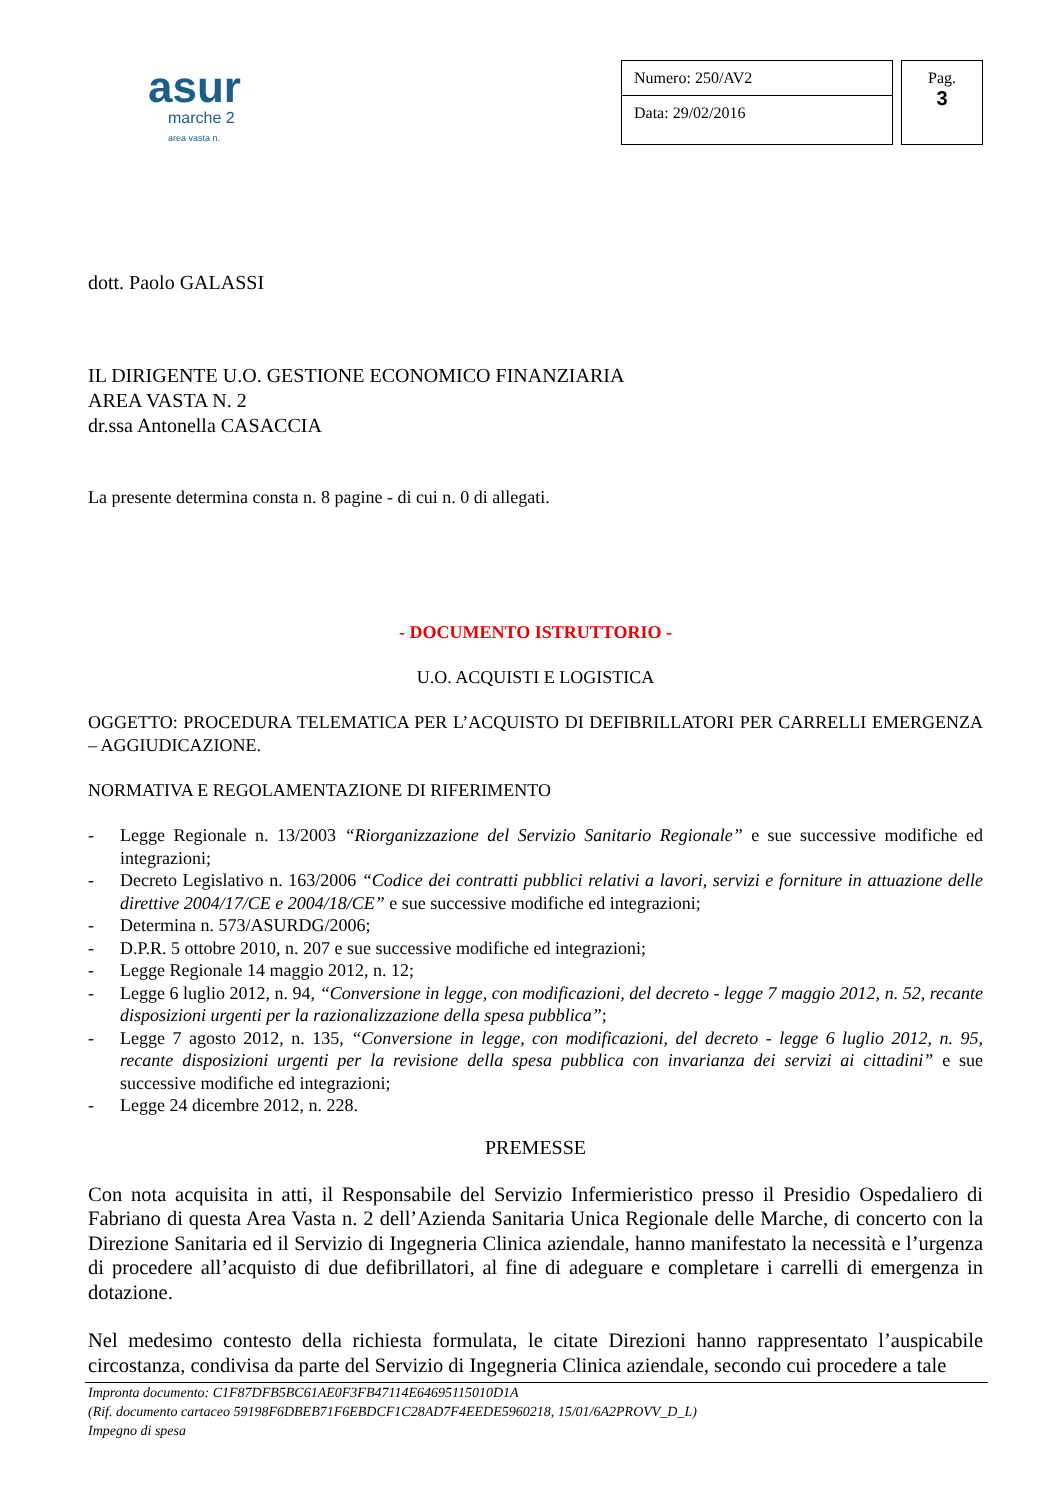asur
marche 2
area vasta n.
Numero: 250/AV2
Data: 29/02/2016
Pag.
3
dott. Paolo GALASSI
IL DIRIGENTE U.O. GESTIONE ECONOMICO FINANZIARIA
AREA VASTA N. 2
dr.ssa Antonella CASACCIA
La presente determina consta n. 8 pagine - di cui n. 0 di allegati.
- DOCUMENTO ISTRUTTORIO -
U.O. ACQUISTI E LOGISTICA
OGGETTO: PROCEDURA TELEMATICA PER L’ACQUISTO DI DEFIBRILLATORI PER CARRELLI EMERGENZA – AGGIUDICAZIONE.
NORMATIVA E REGOLAMENTAZIONE DI RIFERIMENTO
- Legge Regionale n. 13/2003 “Riorganizzazione del Servizio Sanitario Regionale” e sue successive modifiche ed integrazioni;
- Decreto Legislativo n. 163/2006 “Codice dei contratti pubblici relativi a lavori, servizi e forniture in attuazione delle direttive 2004/17/CE e 2004/18/CE” e sue successive modifiche ed integrazioni;
- Determina n. 573/ASURDG/2006;
- D.P.R. 5 ottobre 2010, n. 207 e sue successive modifiche ed integrazioni;
- Legge Regionale 14 maggio 2012, n. 12;
- Legge 6 luglio 2012, n. 94, “Conversione in legge, con modificazioni, del decreto - legge 7 maggio 2012, n. 52, recante disposizioni urgenti per la razionalizzazione della spesa pubblica”;
- Legge 7 agosto 2012, n. 135, “Conversione in legge, con modificazioni, del decreto - legge 6 luglio 2012, n. 95, recante disposizioni urgenti per la revisione della spesa pubblica con invarianza dei servizi ai cittadini” e sue successive modifiche ed integrazioni;
- Legge 24 dicembre 2012, n. 228.
PREMESSE
Con nota acquisita in atti, il Responsabile del Servizio Infermieristico presso il Presidio Ospedaliero di Fabriano di questa Area Vasta n. 2 dell’Azienda Sanitaria Unica Regionale delle Marche, di concerto con la Direzione Sanitaria ed il Servizio di Ingegneria Clinica aziendale, hanno manifestato la necessità e l’urgenza di procedere all’acquisto di due defibrillatori, al fine di adeguare e completare i carrelli di emergenza in dotazione.
Nel medesimo contesto della richiesta formulata, le citate Direzioni hanno rappresentato l’auspicabile circostanza, condivisa da parte del Servizio di Ingegneria Clinica aziendale, secondo cui procedere a tale
Impronta documento: C1F87DFB5BC61AE0F3FB47114E64695115010D1A
(Rif. documento cartaceo 59198F6DBEB71F6EBDCF1C28AD7F4EEDE5960218, 15/01/6A2PROVV_D_L)
Impegno di spesa